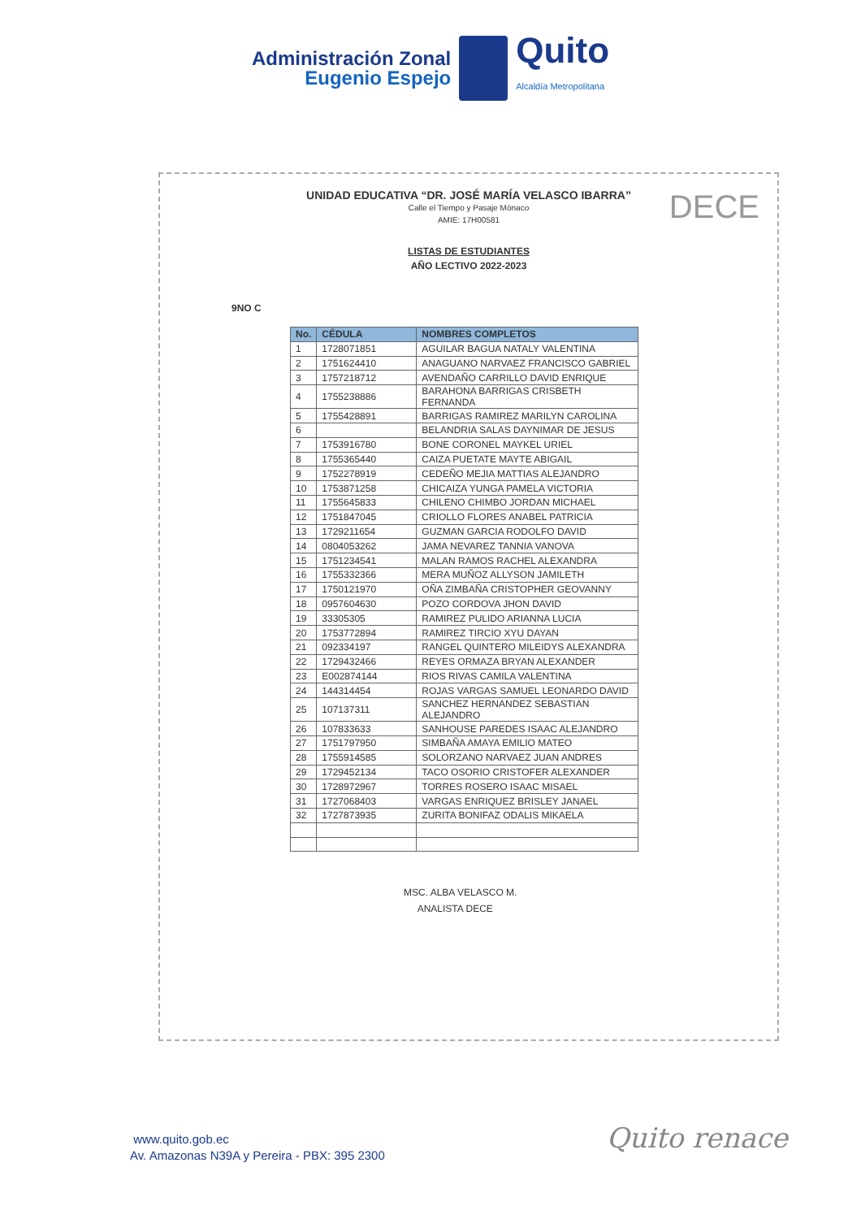Administración Zonal
Eugenio Espejo
Quito
Alcaldía Metropolitana
DECE
UNIDAD EDUCATIVA “DR. JOSÉ MARÍA VELASCO IBARRA”
Calle el Tiempo y Pasaje Mónaco
AMIE: 17H00581
LISTAS DE ESTUDIANTES
AÑO LECTIVO 2022-2023
9NO C
| No. | CÉDULA | NOMBRES COMPLETOS |
| --- | --- | --- |
| 1 | 1728071851 | AGUILAR BAGUA NATALY VALENTINA |
| 2 | 1751624410 | ANAGUANO NARVAEZ FRANCISCO GABRIEL |
| 3 | 1757218712 | AVENDAÑO CARRILLO DAVID ENRIQUE |
| 4 | 1755238886 | BARAHONA BARRIGAS CRISBETH FERNANDA |
| 5 | 1755428891 | BARRIGAS RAMIREZ MARILYN CAROLINA |
| 6 | | BELANDRIA SALAS DAYNIMAR DE JESUS |
| 7 | 1753916780 | BONE CORONEL MAYKEL URIEL |
| 8 | 1755365440 | CAIZA PUETATE MAYTE ABIGAIL |
| 9 | 1752278919 | CEDEÑO MEJIA MATTIAS ALEJANDRO |
| 10 | 1753871258 | CHICAIZA YUNGA PAMELA VICTORIA |
| 11 | 1755645833 | CHILENO CHIMBO JORDAN MICHAEL |
| 12 | 1751847045 | CRIOLLO FLORES ANABEL PATRICIA |
| 13 | 1729211654 | GUZMAN GARCIA RODOLFO DAVID |
| 14 | 0804053262 | JAMA NEVAREZ TANNIA VANOVA |
| 15 | 1751234541 | MALAN RAMOS RACHEL ALEXANDRA |
| 16 | 1755332366 | MERA MUÑOZ ALLYSON JAMILETH |
| 17 | 1750121970 | OÑA ZIMBAÑA CRISTOPHER GEOVANNY |
| 18 | 0957604630 | POZO CORDOVA JHON DAVID |
| 19 | 33305305 | RAMIREZ PULIDO ARIANNA LUCIA |
| 20 | 1753772894 | RAMIREZ TIRCIO XYU DAYAN |
| 21 | 092334197 | RANGEL QUINTERO MILEIDYS ALEXANDRA |
| 22 | 1729432466 | REYES ORMAZA BRYAN ALEXANDER |
| 23 | E002874144 | RIOS RIVAS CAMILA VALENTINA |
| 24 | 144314454 | ROJAS VARGAS SAMUEL LEONARDO DAVID |
| 25 | 107137311 | SANCHEZ HERNANDEZ SEBASTIAN ALEJANDRO |
| 26 | 107833633 | SANHOUSE PAREDES ISAAC ALEJANDRO |
| 27 | 1751797950 | SIMBAÑA AMAYA EMILIO MATEO |
| 28 | 1755914585 | SOLORZANO NARVAEZ JUAN ANDRES |
| 29 | 1729452134 | TACO OSORIO CRISTOFER ALEXANDER |
| 30 | 1728972967 | TORRES ROSERO ISAAC MISAEL |
| 31 | 1727068403 | VARGAS ENRIQUEZ BRISLEY JANAEL |
| 32 | 1727873935 | ZURITA BONIFAZ ODALIS MIKAELA |
MSC. ALBA VELASCO M.
ANALISTA DECE
www.quito.gob.ec
Av. Amazonas N39A y Pereira - PBX: 395 2300
Quito renace